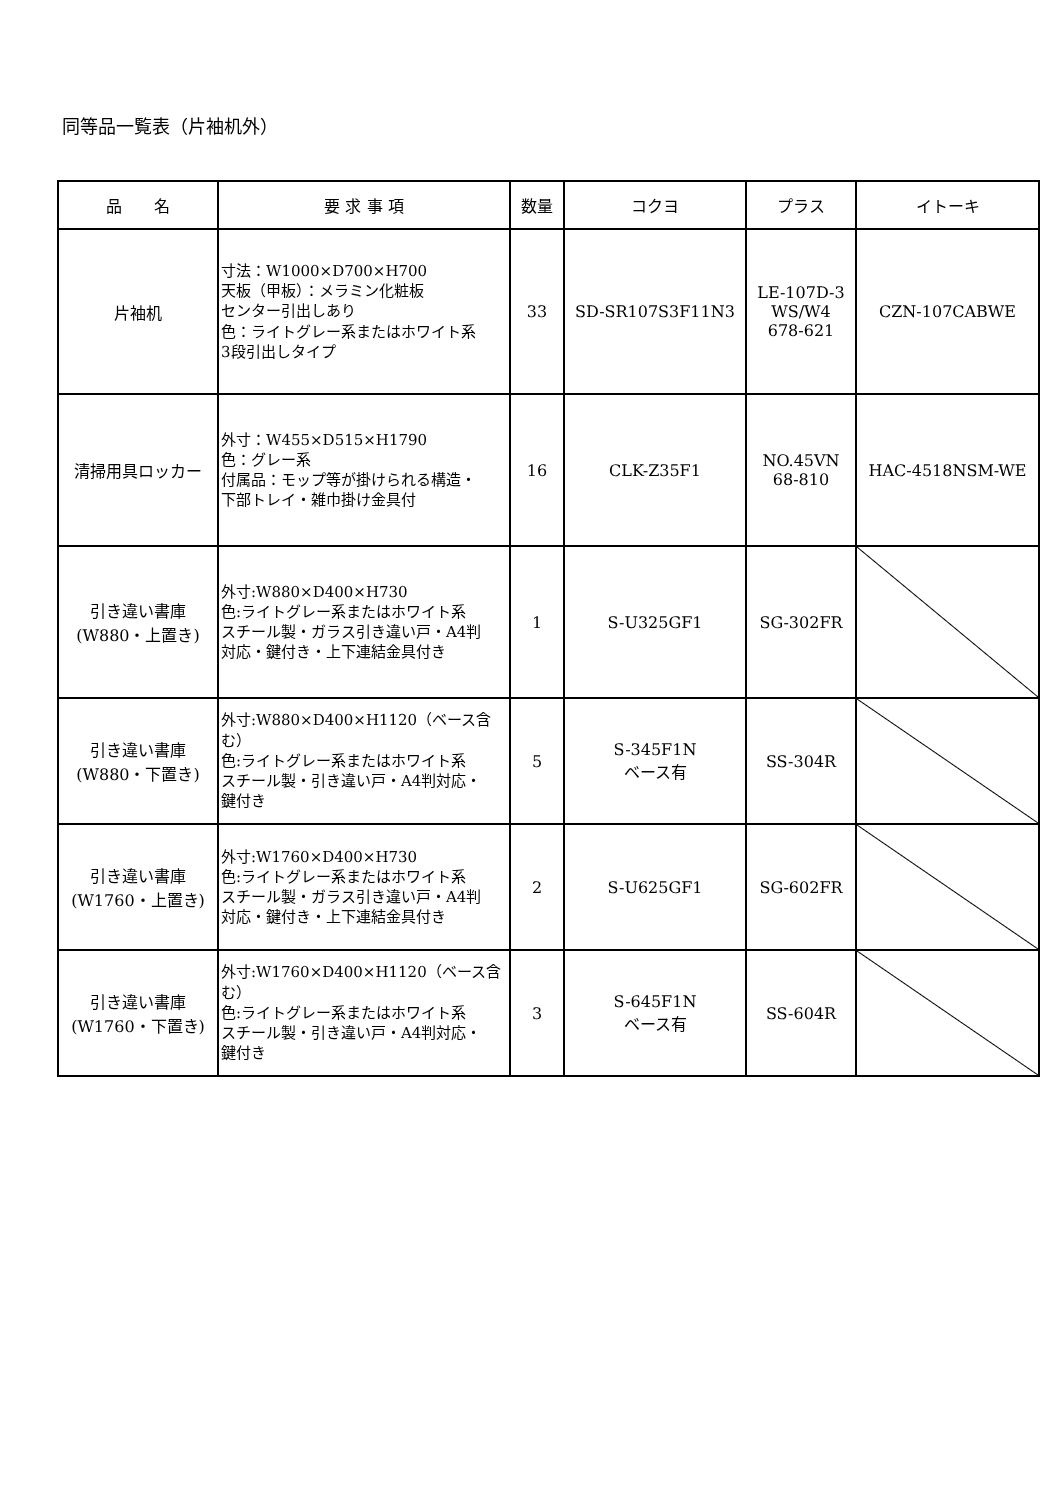同等品一覧表（片袖机外）
| 品 名 | 要 求 事 項 | 数量 | コクヨ | プラス | イトーキ |
| --- | --- | --- | --- | --- | --- |
| 片袖机 | 寸法：W1000×D700×H700 天板（甲板）：メラミン化粧板 センター引出しあり 色：ライトグレー系またはホワイト系 3段引出しタイプ | 33 | SD-SR107S3F11N3 | LE-107D-3 WS/W4 678-621 | CZN-107CABWE |
| 清掃用具ロッカー | 外寸：W455×D515×H1790 色：グレー系 付属品：モップ等が掛けられる構造・ 下部トレイ・雑巾掛け金具付 | 16 | CLK-Z35F1 | NO.45VN 68-810 | HAC-4518NSM-WE |
| 引き違い書庫 (W880・上置き) | 外寸:W880×D400×H730 色:ライトグレー系またはホワイト系 スチール製・ガラス引き違い戸・A4判 対応・鍵付き・上下連結金具付き | 1 | S-U325GF1 | SG-302FR | |
| 引き違い書庫 (W880・下置き) | 外寸:W880×D400×H1120（ベース含む） 色:ライトグレー系またはホワイト系 スチール製・引き違い戸・A4判対応・ 鍵付き | 5 | S-345F1N ベース有 | SS-304R | |
| 引き違い書庫 (W1760・上置き) | 外寸:W1760×D400×H730 色:ライトグレー系またはホワイト系 スチール製・ガラス引き違い戸・A4判 対応・鍵付き・上下連結金具付き | 2 | S-U625GF1 | SG-602FR | |
| 引き違い書庫 (W1760・下置き) | 外寸:W1760×D400×H1120（ベース含む） 色:ライトグレー系またはホワイト系 スチール製・引き違い戸・A4判対応・ 鍵付き | 3 | S-645F1N ベース有 | SS-604R | |